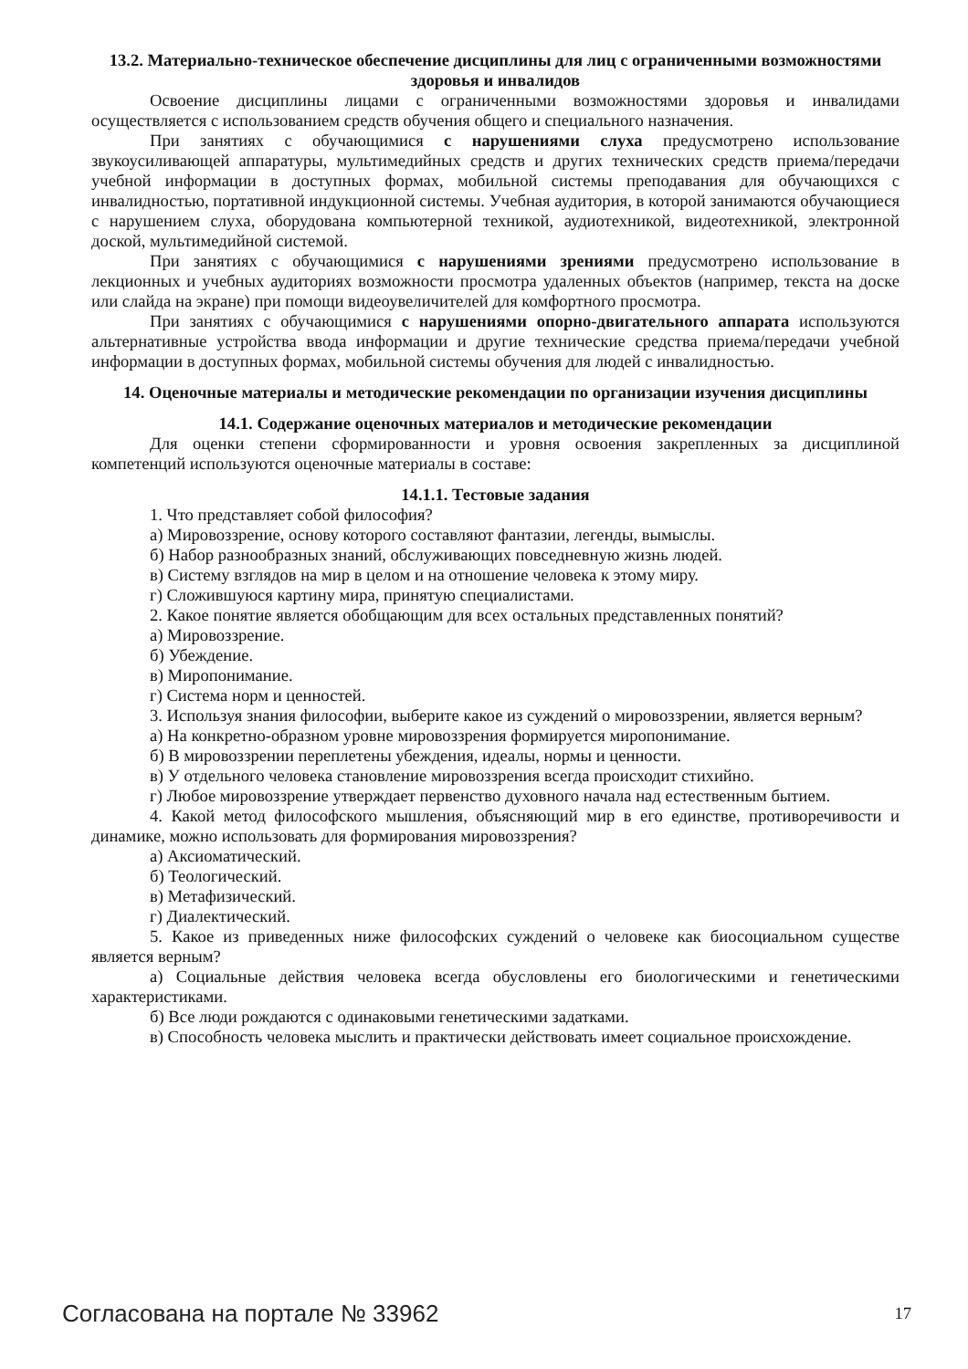13.2. Материально-техническое обеспечение дисциплины для лиц с ограниченными возможностями здоровья и инвалидов
Освоение дисциплины лицами с ограниченными возможностями здоровья и инвалидами осуществляется с использованием средств обучения общего и специального назначения.
При занятиях с обучающимися с нарушениями слуха предусмотрено использование звукоусиливающей аппаратуры, мультимедийных средств и других технических средств приема/передачи учебной информации в доступных формах, мобильной системы преподавания для обучающихся с инвалидностью, портативной индукционной системы. Учебная аудитория, в которой занимаются обучающиеся с нарушением слуха, оборудована компьютерной техникой, аудиотехникой, видеотехникой, электронной доской, мультимедийной системой.
При занятиях с обучающимися с нарушениями зрениями предусмотрено использование в лекционных и учебных аудиториях возможности просмотра удаленных объектов (например, текста на доске или слайда на экране) при помощи видеоувеличителей для комфортного просмотра.
При занятиях с обучающимися с нарушениями опорно-двигательного аппарата используются альтернативные устройства ввода информации и другие технические средства приема/передачи учебной информации в доступных формах, мобильной системы обучения для людей с инвалидностью.
14. Оценочные материалы и методические рекомендации по организации изучения дисциплины
14.1. Содержание оценочных материалов и методические рекомендации
Для оценки степени сформированности и уровня освоения закрепленных за дисциплиной компетенций используются оценочные материалы в составе:
14.1.1. Тестовые задания
1. Что представляет собой философия?
а) Мировоззрение, основу которого составляют фантазии, легенды, вымыслы.
б) Набор разнообразных знаний, обслуживающих повседневную жизнь людей.
в) Систему взглядов на мир в целом и на отношение человека к этому миру.
г) Сложившуюся картину мира, принятую специалистами.
2. Какое понятие является обобщающим для всех остальных представленных понятий?
а) Мировоззрение.
б) Убеждение.
в) Миропонимание.
г) Система норм и ценностей.
3. Используя знания философии, выберите какое из суждений о мировоззрении, является верным?
а) На конкретно-образном уровне мировоззрения формируется миропонимание.
б) В мировоззрении переплетены убеждения, идеалы, нормы и ценности.
в) У отдельного человека становление мировоззрения всегда происходит стихийно.
г) Любое мировоззрение утверждает первенство духовного начала над естественным бытием.
4. Какой метод философского мышления, объясняющий мир в его единстве, противоречивости и динамике, можно использовать для формирования мировоззрения?
а) Аксиоматический.
б) Теологический.
в) Метафизический.
г) Диалектический.
5. Какое из приведенных ниже философских суждений о человеке как биосоциальном существе является верным?
а) Социальные действия человека всегда обусловлены его биологическими и генетическими характеристиками.
б) Все люди рождаются с одинаковыми генетическими задатками.
в) Способность человека мыслить и практически действовать имеет социальное происхождение.
Согласована на портале № 33962 17